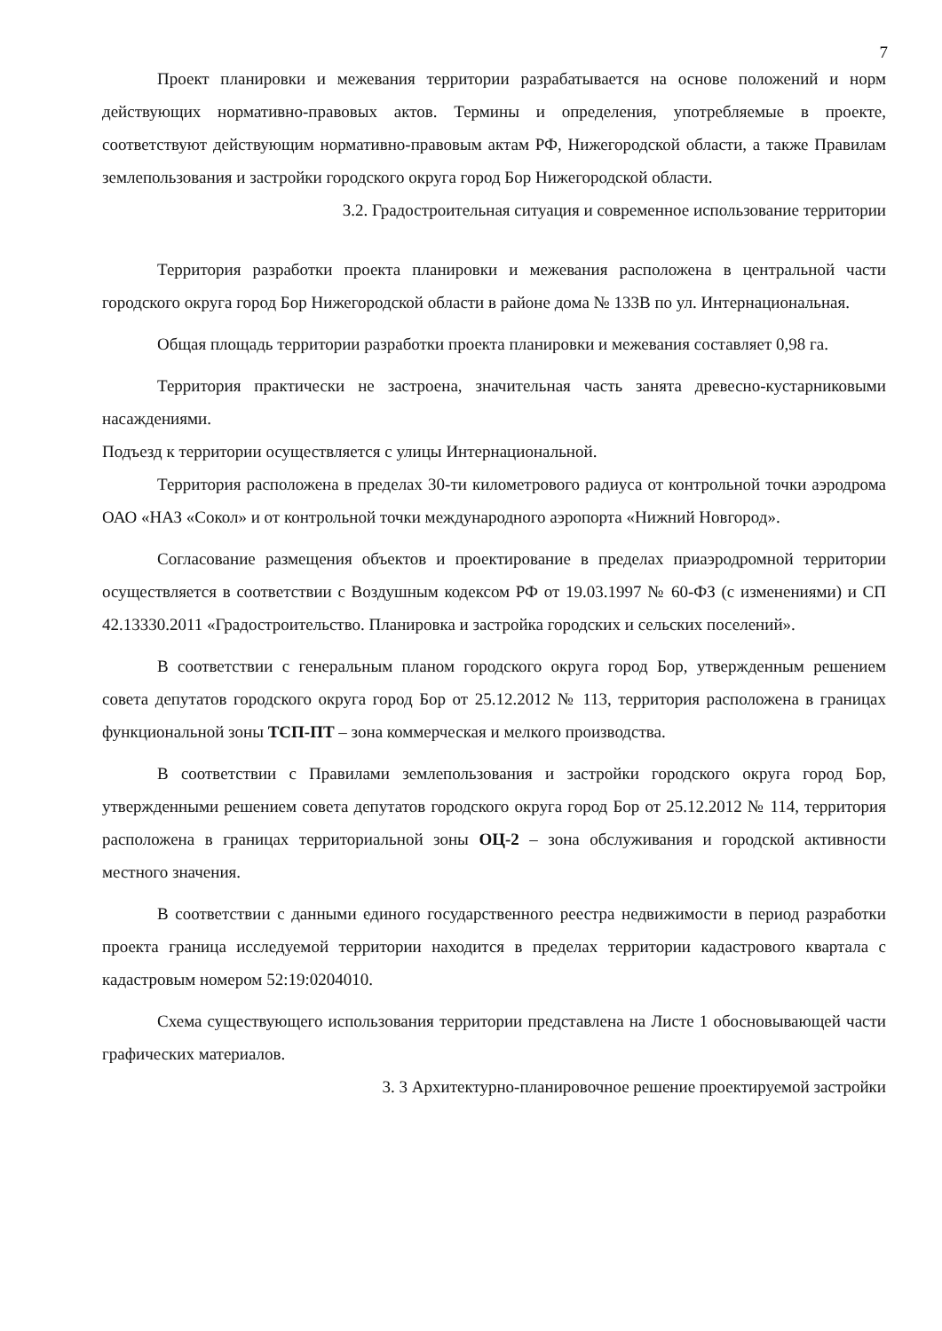7
Проект планировки и межевания территории разрабатывается на основе положений и норм действующих нормативно-правовых актов. Термины и определения, употребляемые в проекте, соответствуют действующим нормативно-правовым актам РФ, Нижегородской области, а также Правилам землепользования и застройки городского округа город Бор Нижегородской области.
3.2. Градостроительная ситуация и современное использование территории
Территория разработки проекта планировки и межевания расположена в центральной части городского округа город Бор Нижегородской области в районе дома № 133В по ул. Интернациональная.
Общая площадь территории разработки проекта планировки и межевания составляет 0,98 га.
Территория практически не застроена, значительная часть занята древесно-кустарниковыми насаждениями.
Подъезд к территории осуществляется с улицы Интернациональной.
Территория расположена в пределах 30-ти километрового радиуса от контрольной точки аэродрома ОАО «НАЗ «Сокол» и от контрольной точки международного аэропорта «Нижний Новгород».
Согласование размещения объектов и проектирование в пределах приаэродромной территории осуществляется в соответствии с Воздушным кодексом РФ от 19.03.1997 № 60-ФЗ (с изменениями) и СП 42.13330.2011 «Градостроительство. Планировка и застройка городских и сельских поселений».
В соответствии с генеральным планом городского округа город Бор, утвержденным решением совета депутатов городского округа город Бор от 25.12.2012 № 113, территория расположена в границах функциональной зоны ТСП-ПТ – зона коммерческая и мелкого производства.
В соответствии с Правилами землепользования и застройки городского округа город Бор, утвержденными решением совета депутатов городского округа город Бор от 25.12.2012 № 114, территория расположена в границах территориальной зоны ОЦ-2 – зона обслуживания и городской активности местного значения.
В соответствии с данными единого государственного реестра недвижимости в период разработки проекта граница исследуемой территории находится в пределах территории кадастрового квартала с кадастровым номером 52:19:0204010.
Схема существующего использования территории представлена на Листе 1 обосновывающей части графических материалов.
3. 3 Архитектурно-планировочное решение проектируемой застройки